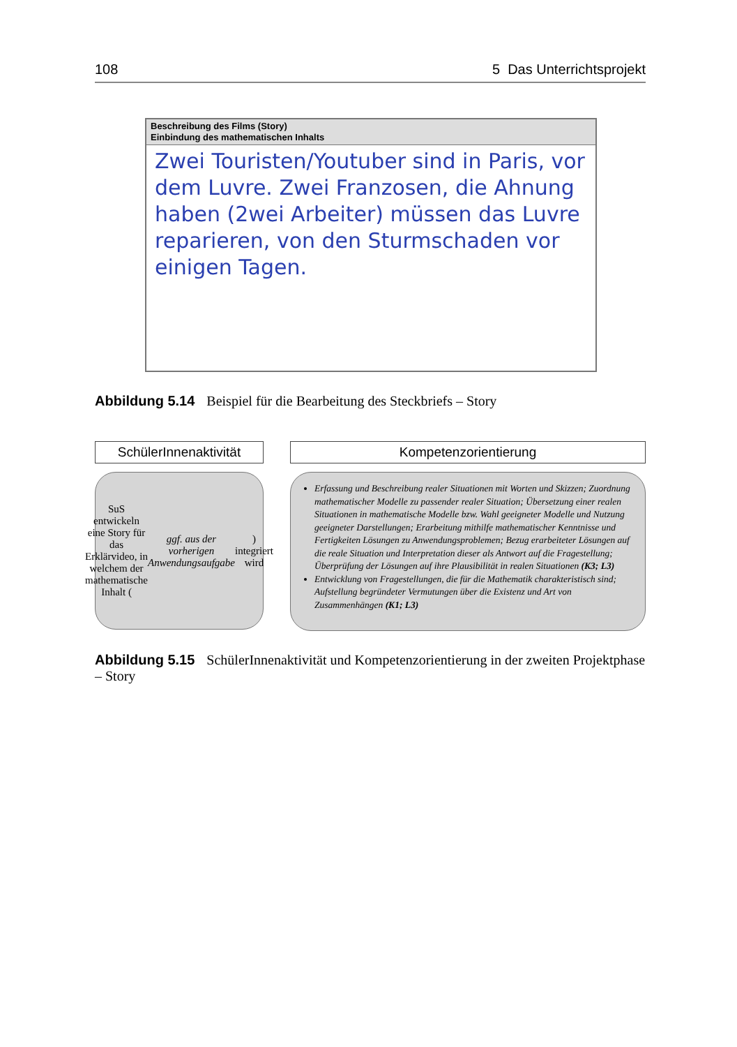108 5 Das Unterrichtsprojekt
Beschreibung des Films (Story)
Einbindung des mathematischen Inhalts
Zwei Touristen/Youtuber sind in Paris, vor dem Luvre. Zwei Franzosen, die Ahnung haben (2wei Arbeiter) müssen das Luvre reparieren, von den Sturmschaden vor einigen Tagen.
Abbildung 5.14 Beispiel für die Bearbeitung des Steckbriefs – Story
SchülerInnenaktivität
SuS entwickeln eine Story für das Erklärvideo, in welchem der mathematische Inhalt (ggf. aus der vorherigen Anwendungsaufgabe) integriert wird
Kompetenzorientierung
Erfassung und Beschreibung realer Situationen mit Worten und Skizzen; Zuordnung mathematischer Modelle zu passender realer Situation; Übersetzung einer realen Situationen in mathematische Modelle bzw. Wahl geeigneter Modelle und Nutzung geeigneter Darstellungen; Erarbeitung mithilfe mathematischer Kenntnisse und Fertigkeiten Lösungen zu Anwendungsproblemen; Bezug erarbeiteter Lösungen auf die reale Situation und Interpretation dieser als Antwort auf die Fragestellung; Überprüfung der Lösungen auf ihre Plausibilität in realen Situationen (K3; L3)
Entwicklung von Fragestellungen, die für die Mathematik charakteristisch sind; Aufstellung begründeter Vermutungen über die Existenz und Art von Zusammenhängen (K1; L3)
Abbildung 5.15 SchülerInnenaktivität und Kompetenzorientierung in der zweiten Projektphase – Story